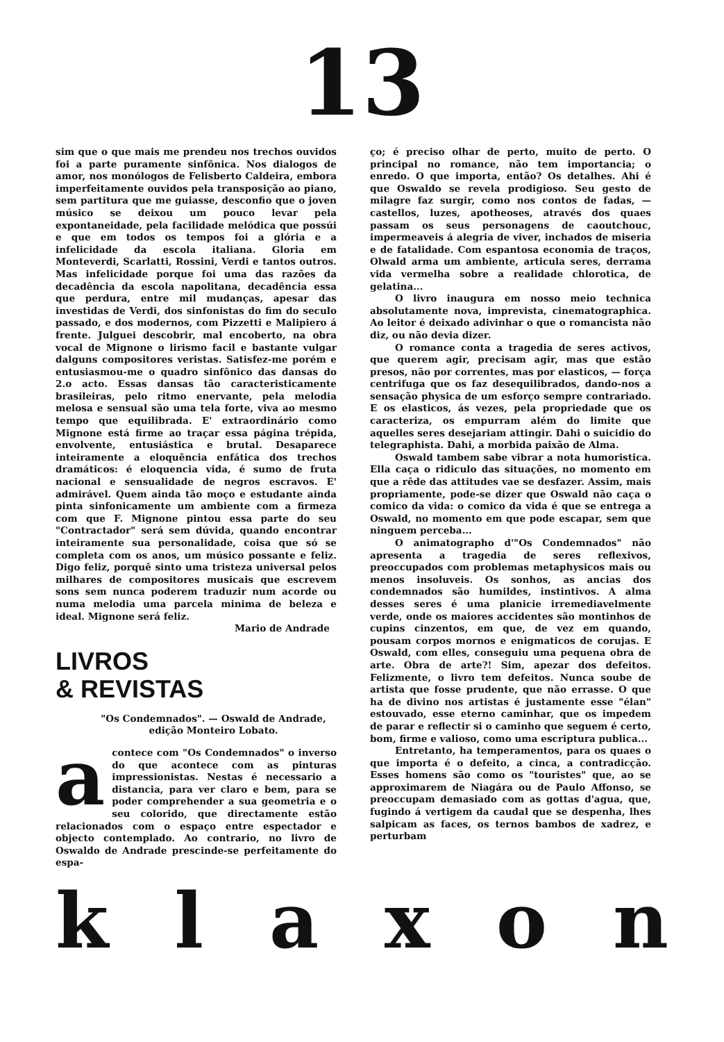13
sim que o que mais me prendeu nos trechos ouvidos foi a parte puramente sinfônica. Nos dialogos de amor, nos monólogos de Felisberto Caldeira, embora imperfeitamente ouvidos pela transposição ao piano, sem partitura que me guiasse, desconfio que o joven músico se deixou um pouco levar pela expontaneidade, pela facilidade melódica que possúi e que em todos os tempos foi a glória e a infelicidade da escola italiana. Gloria em Monteverdi, Scarlatti, Rossini, Verdi e tantos outros. Mas infelicidade porque foi uma das razões da decadência da escola napolitana, decadência essa que perdura, entre mil mudanças, apesar das investidas de Verdi, dos sinfonistas do fim do seculo passado, e dos modernos, com Pizzetti e Malipiero á frente. Julguei descobrir, mal encoberto, na obra vocal de Mignone o lirismo facil e bastante vulgar dalguns compositores veristas. Satisfez-me porém e entusiasmou-me o quadro sinfônico das dansas do 2.o acto. Essas dansas tão caracteristicamente brasileiras, pelo ritmo enervante, pela melodia melosa e sensual são uma tela forte, viva ao mesmo tempo que equilibrada. E' extraordinário como Mignone está firme ao traçar essa página trépida, envolvente, entusiástica e brutal. Desaparece inteiramente a eloquência enfática dos trechos dramáticos: é eloquencia vida, é sumo de fruta nacional e sensualidade de negros escravos. E' admirável. Quem ainda tão moço e estudante ainda pinta sinfonicamente um ambiente com a firmeza com que F. Mignone pintou essa parte do seu "Contractador" será sem dúvida, quando encontrar inteiramente sua personalidade, coisa que só se completa com os anos, um músico possante e feliz. Digo feliz, porquê sinto uma tristeza universal pelos milhares de compositores musicais que escrevem sons sem nunca poderem traduzir num acorde ou numa melodia uma parcela minima de beleza e ideal. Mignone será feliz.
Mario de Andrade
LIVROS
& REVISTAS
"Os Condemnados". — Oswald de Andrade, edição Monteiro Lobato.
acontece com "Os Condemnados" o inverso do que acontece com as pinturas impressionistas. Nestas é necessario a distancia, para ver claro e bem, para se poder comprehender a sua geometria e o seu colorido, que directamente estão relacionados com o espaço entre espectador e objecto contemplado. Ao contrario, no livro de Oswaldo de Andrade prescinde-se perfeitamente do espa-
ço; é preciso olhar de perto, muito de perto. O principal no romance, não tem importancia; o enredo. O que importa, então? Os detalhes. Ahi é que Oswaldo se revela prodigioso. Seu gesto de milagre faz surgir, como nos contos de fadas, — castellos, luzes, apotheoses, através dos quaes passam os seus personagens de caoutchouc, impermeaveis á alegria de viver, inchados de miseria e de fatalidade. Com espantosa economia de traços, Olwald arma um ambiente, articula seres, derrama vida vermelha sobre a realidade chlorotica, de gelatina...
O livro inaugura em nosso meio technica absolutamente nova, imprevista, cinematographica. Ao leitor é deixado adivinhar o que o romancista não diz, ou não devia dizer.
O romance conta a tragedia de seres activos, que querem agir, precisam agir, mas que estão presos, não por correntes, mas por elasticos, — força centrifuga que os faz desequilibrados, dando-nos a sensação physica de um esforço sempre contrariado. E os elasticos, ás vezes, pela propriedade que os caracteriza, os empurram além do limite que aquelles seres desejariam attingir. Dahi o suicidio do telegraphista. Dahi, a morbida paixão de Alma.
Oswald tambem sabe vibrar a nota humoristica. Ella caça o ridiculo das situações, no momento em que a rêde das attitudes vae se desfazer. Assim, mais propriamente, pode-se dizer que Oswald não caça o comico da vida: o comico da vida é que se entrega a Oswald, no momento em que pode escapar, sem que ninguem perceba...
O animatographo d'"Os Condemnados" não apresenta a tragedia de seres reflexivos, preoccupados com problemas metaphysicos mais ou menos insoluveis. Os sonhos, as ancias dos condemnados são humildes, instintivos. A alma desses seres é uma planicie irremediavelmente verde, onde os maiores accidentes são montinhos de cupins cinzentos, em que, de vez em quando, pousam corpos mornos e enigmaticos de corujas. E Oswald, com elles, conseguiu uma pequena obra de arte. Obra de arte?! Sim, apezar dos defeitos. Felizmente, o livro tem defeitos. Nunca soube de artista que fosse prudente, que não errasse. O que ha de divino nos artistas é justamente esse "élan" estouvado, esse eterno caminhar, que os impedem de parar e reflectir si o caminho que seguem é certo, bom, firme e valioso, como uma escriptura publica...
Entretanto, ha temperamentos, para os quaes o que importa é o defeito, a cinca, a contradicção. Esses homens são como os "touristes" que, ao se approximarem de Niagára ou de Paulo Affonso, se preoccupam demasiado com as gottas d'agua, que, fugindo á vertigem da caudal que se despenha, lhes salpicam as faces, os ternos bambos de xadrez, e perturbam
k l a x o n